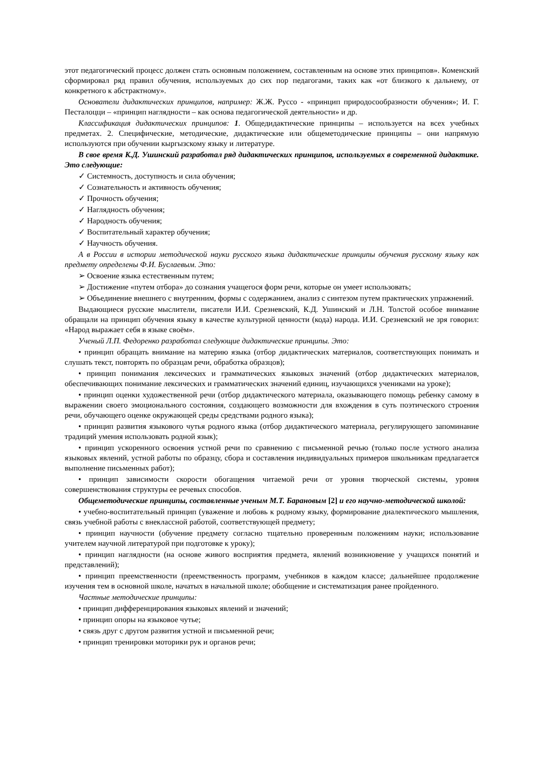этот педагогический процесс должен стать основным положением, составленным на основе этих принципов». Коменский сформировал ряд правил обучения, используемых до сих пор педагогами, таких как «от близкого к дальнему, от конкретного к абстрактному».
Основатели дидактических принципов, например: Ж.Ж. Руссо - «принцип природосообразности обучения»; И. Г. Песталоцци – «принцип наглядности – как основа педагогической деятельности» и др.
Классификация дидактических принципов: 1. Общедидактические принципы – используется на всех учебных предметах. 2. Специфические, методические, дидактические или общеметодические принципы – они напрямую используются при обучении кыргызскому языку и литературе.
В свое время К.Д. Ушинский разработал ряд дидактических принципов, используемых в современной дидактике. Это следующие:
✓ Системность, доступность и сила обучения;
✓ Сознательность и активность обучения;
✓ Прочность обучения;
✓ Наглядность обучения;
✓ Народность обучения;
✓ Воспитательный характер обучения;
✓ Научность обучения.
А в России в истории методической науки русского языка дидактические принципы обучения русскому языку как предмету определены Ф.И. Буслаевым. Это:
➢ Освоение языка естественным путем;
➢ Достижение «путем отбора» до сознания учащегося форм речи, которые он умеет использовать;
➢ Объединение внешнего с внутренним, формы с содержанием, анализ с синтезом путем практических упражнений.
Выдающиеся русские мыслители, писатели И.И. Срезневский, К.Д. Ушинский и Л.Н. Толстой особое внимание обращали на принцип обучения языку в качестве культурной ценности (кода) народа. И.И. Срезневский не зря говорил: «Народ выражает себя в языке своём».
Ученый Л.П. Федоренко разработал следующие дидактические принципы. Это:
• принцип обращать внимание на материю языка (отбор дидактических материалов, соответствующих понимать и слушать текст, повторять по образцам речи, обработка образцов);
• принцип понимания лексических и грамматических языковых значений (отбор дидактических материалов, обеспечивающих понимание лексических и грамматических значений единиц, изучающихся учениками на уроке);
• принцип оценки художественной речи (отбор дидактического материала, оказывающего помощь ребенку самому в выражении своего эмоционального состояния, создающего возможности для вхождения в суть поэтического строения речи, обучающего оценке окружающей среды средствами родного языка);
• принцип развития языкового чутья родного языка (отбор дидактического материала, регулирующего запоминание традиций умения использовать родной язык);
• принцип ускоренного освоения устной речи по сравнению с письменной речью (только после устного анализа языковых явлений, устной работы по образцу, сбора и составления индивидуальных примеров школьникам предлагается выполнение письменных работ);
• принцип зависимости скорости обогащения читаемой речи от уровня творческой системы, уровня совершенствования структуры ее речевых способов.
Общеметодические принципы, составленные ученым М.Т. Барановым [2] и его научно-методической школой:
• учебно-воспитательный принцип (уважение и любовь к родному языку, формирование диалектического мышления, связь учебной работы с внеклассной работой, соответствующей предмету;
• принцип научности (обучение предмету согласно тщательно проверенным положениям науки; использование учителем научной литературой при подготовке к уроку);
• принцип наглядности (на основе живого восприятия предмета, явлений возникновение у учащихся понятий и представлений);
• принцип преемственности (преемственность программ, учебников в каждом классе; дальнейшее продолжение изучения тем в основной школе, начатых в начальной школе; обобщение и систематизация ранее пройденного.
Частные методические принципы:
• принцип дифференцирования языковых явлений и значений;
• принцип опоры на языковое чутье;
• связь друг с другом развития устной и письменной речи;
• принцип тренировки моторики рук и органов речи;